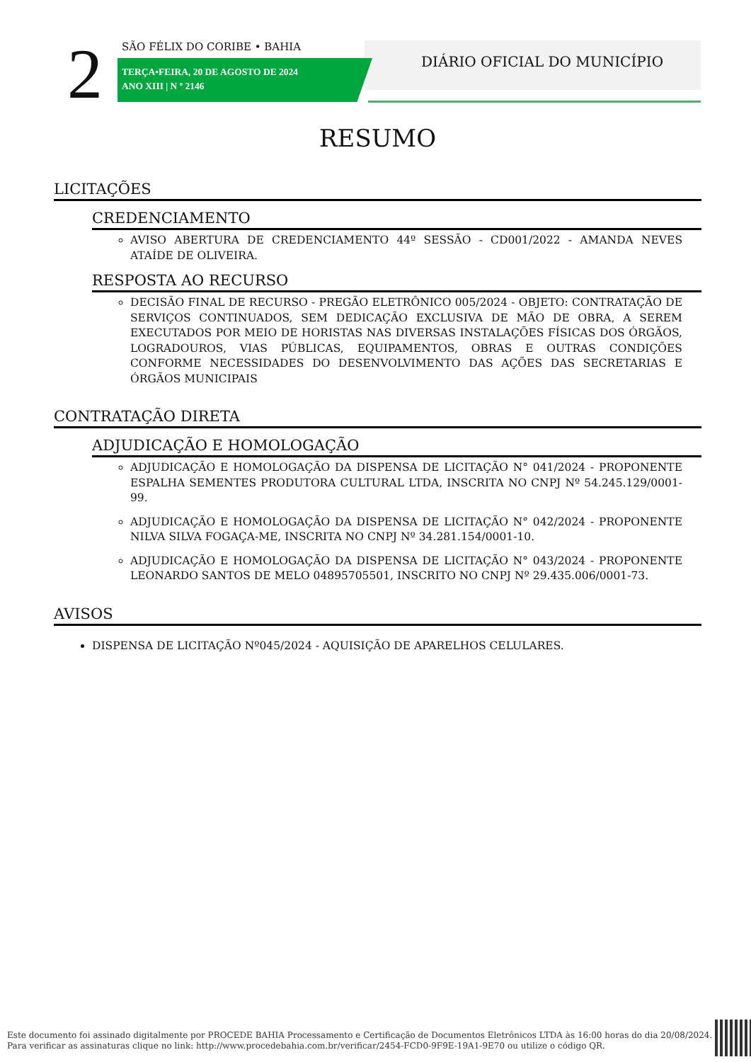2 SÃO FÉLIX DO CORIBE • BAHIA
TERÇA•FEIRA, 20 DE AGOSTO DE 2024
ANO XIII | N º 2146
DIÁRIO OFICIAL DO MUNICÍPIO
RESUMO
LICITAÇÕES
CREDENCIAMENTO
AVISO ABERTURA DE CREDENCIAMENTO 44º SESSÃO - CD001/2022 - AMANDA NEVES ATAÍDE DE OLIVEIRA.
RESPOSTA AO RECURSO
DECISÃO FINAL DE RECURSO - PREGÃO ELETRÔNICO 005/2024 - OBJETO: CONTRATAÇÃO DE SERVIÇOS CONTINUADOS, SEM DEDICAÇÃO EXCLUSIVA DE MÃO DE OBRA, A SEREM EXECUTADOS POR MEIO DE HORISTAS NAS DIVERSAS INSTALAÇÕES FÍSICAS DOS ÓRGÃOS, LOGRADOUROS, VIAS PÚBLICAS, EQUIPAMENTOS, OBRAS E OUTRAS CONDIÇÕES CONFORME NECESSIDADES DO DESENVOLVIMENTO DAS AÇÕES DAS SECRETARIAS E ÓRGÃOS MUNICIPAIS
CONTRATAÇÃO DIRETA
ADJUDICAÇÃO E HOMOLOGAÇÃO
ADJUDICAÇÃO E HOMOLOGAÇÃO DA DISPENSA DE LICITAÇÃO N° 041/2024 - PROPONENTE ESPALHA SEMENTES PRODUTORA CULTURAL LTDA, INSCRITA NO CNPJ Nº 54.245.129/0001-99.
ADJUDICAÇÃO E HOMOLOGAÇÃO DA DISPENSA DE LICITAÇÃO N° 042/2024 - PROPONENTE NILVA SILVA FOGAÇA-ME, INSCRITA NO CNPJ Nº 34.281.154/0001-10.
ADJUDICAÇÃO E HOMOLOGAÇÃO DA DISPENSA DE LICITAÇÃO N° 043/2024 - PROPONENTE LEONARDO SANTOS DE MELO 04895705501, INSCRITO NO CNPJ Nº 29.435.006/0001-73.
AVISOS
DISPENSA DE LICITAÇÃO Nº045/2024 - AQUISIÇÃO DE APARELHOS CELULARES.
Este documento foi assinado digitalmente por PROCEDE BAHIA Processamento e Certificação de Documentos Eletrônicos LTDA às 16:00 horas do dia 20/08/2024.
Para verificar as assinaturas clique no link: http://www.procedebahia.com.br/verificar/2454-FCD0-9F9E-19A1-9E70 ou utilize o código QR.